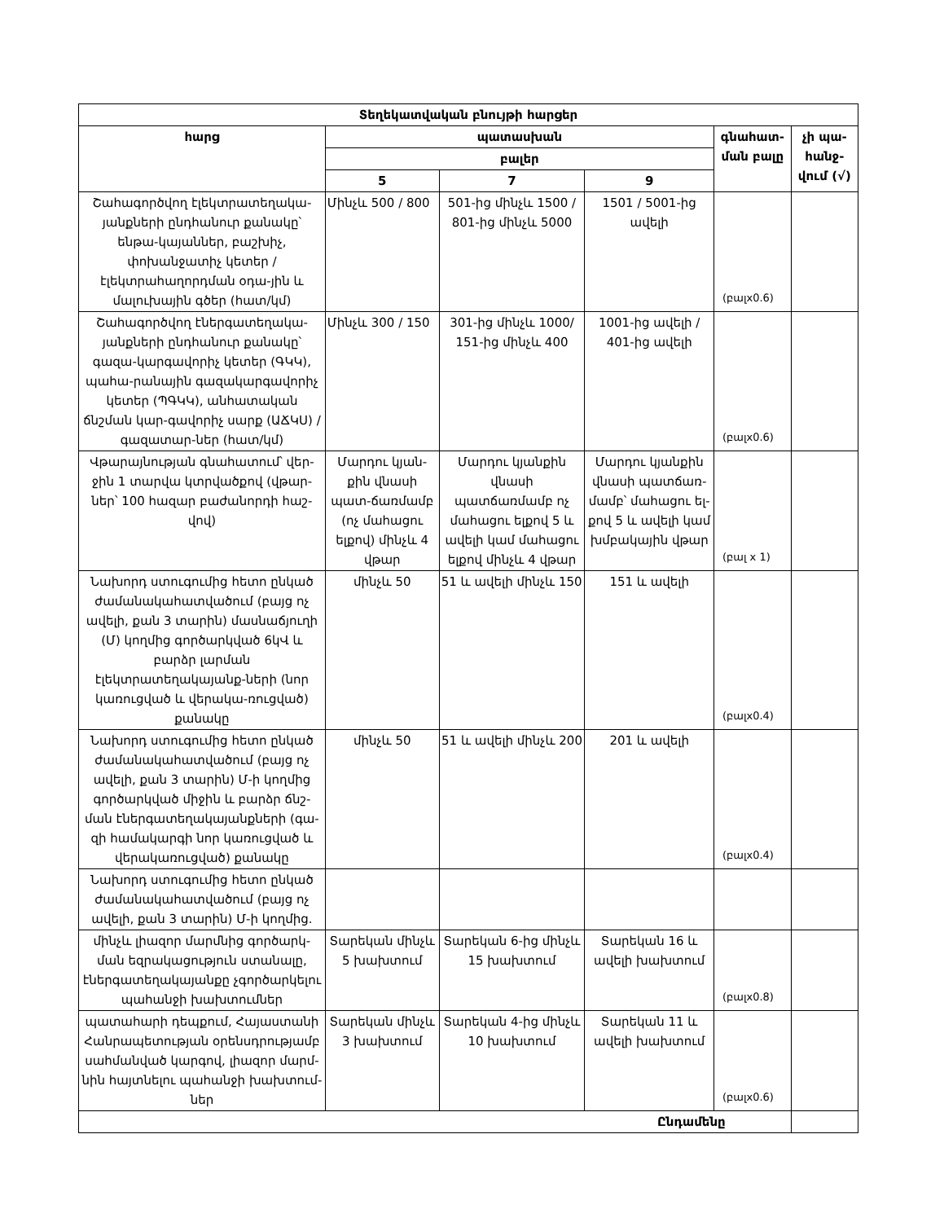| Տեղեկատվական բնույթի հարցեր | | | | | |
| --- | --- | --- | --- | --- | --- |
| հարց | պատասխան | | | գնահատ-ման բալը | չի պա-հանջ-վում (√) |
| | բալեր | | | | |
| | 5 | 7 | 9 | | |
| Շահագործվող էլեկտրատեղակա-յանքների ընդհանուր քանակը՝ ենթա-կայաններ, բաշխիչ, փոխանջատիչ կետեր / էլեկտրահաղորդման օդա-յին և մալուխային գծեր (հատ/կմ) | Մինչև 500 / 800 | 501-ից մինչև 1500 / 801-ից մինչև 5000 | 1501 / 5001-ից ավելի | (բալx0.6) | |
| Շահագործվող էներգատեղակա-յանքների ընդհանուր քանակը՝ գազա-կարգավորիչ կետեր (ԳԿԿ), պահա-րանային գազակարգավորիչ կետեր (ՊԳԿԿ), անհատական ճնշման կար-գավորիչ սարք (ԱՃԿՍ) / գազատար-ներ (հատ/կմ) | Մինչև 300 / 150 | 301-ից մինչև 1000/ 151-ից մինչև 400 | 1001-ից ավելի / 401-ից ավելի | (բալx0.6) | |
| Վթարայնության գնահատում՝ վեր-ջին 1 տարվա կտրվածքով (վթար-ներ՝ 100 հազար բաժանորդի հաշ-վով) | Մարդու կյան-քին վնասի պատ-ճառմամբ (ոչ մահացու ելքով) մինչև 4 վթար | Մարդու կյանքին վնասի պատճառմամբ ոչ մահացու ելքով 5 և ավելի կամ մահացու ելքով մինչև 4 վթար | Մարդու կյանքին վնասի պատճառ-մամբ՝ մահացու ել-քով 5 և ավելի կամ խմբակային վթար | (բալ x 1) | |
| Նախորդ ստուգումից հետո ընկած ժամանակահատվածում (բայց ոչ ավելի, քան 3 տարին) մասնաճյուղի (Մ) կողմից գործարկված 6կՎ և բարձր լարման էլեկտրատեղակայանք-ների (նոր կառուցված և վերակա-ռուցված) քանակը | մինչև 50 | 51 և ավելի մինչև 150 | 151 և ավելի | (բալx0.4) | |
| Նախորդ ստուգումից հետո ընկած ժամանակահատվածում (բայց ոչ ավելի, քան 3 տարին) Մ-ի կողմից գործարկված միջին և բարձր ճնշ-ման էներգատեղակայանքների (գա-զի համակարգի նոր կառուցված և վերակառուցված) քանակը | մինչև 50 | 51 և ավելի մինչև 200 | 201 և ավելի | (բալx0.4) | |
| Նախորդ ստուգումից հետո ընկած ժամանակահատվածում (բայց ոչ ավելի, քան 3 տարին) Մ-ի կողմից. | | | | | |
| մինչև լիազոր մարմնից գործարկ-ման եզրակացություն ստանալը, էներգատեղակայանքը չգործարկելու պահանջի խախտումներ | Տարեկան մինչև 5 խախտում | Տարեկան 6-ից մինչև 15 խախտում | Տարեկան 16 և ավելի խախտում | (բալx0.8) | |
| պատահարի դեպքում, Հայաստանի Հանրապետության օրենսդրությամբ սահմանված կարգով, լիազոր մարմ-նին հայտնելու պահանջի խախտում-ներ | Տարեկան մինչև 3 խախտում | Տարեկան 4-ից մինչև 10 խախտում | Տարեկան 11 և ավելի խախտում | (բալx0.6) | |
| Ընդամենը | | | | | |